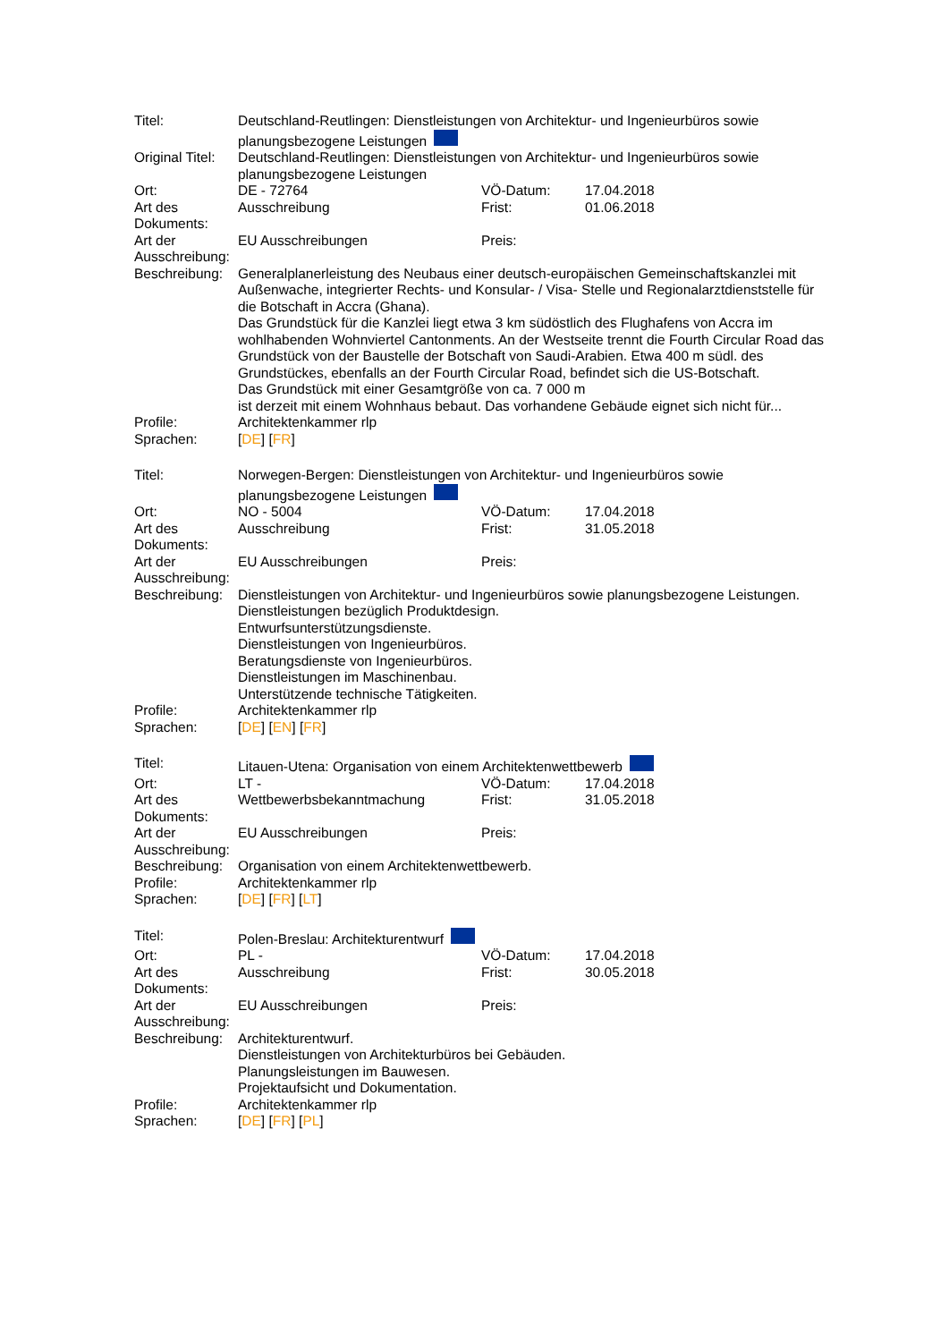| Titel: | Deutschland-Reutlingen: Dienstleistungen von Architektur- und Ingenieurbüros sowie planungsbezogene Leistungen | | |
| Original Titel: | Deutschland-Reutlingen: Dienstleistungen von Architektur- und Ingenieurbüros sowie planungsbezogene Leistungen | | |
| Ort: | DE - 72764 | VÖ-Datum: | 17.04.2018 |
| Art des Dokuments: | Ausschreibung | Frist: | 01.06.2018 |
| Art der Ausschreibung: | EU Ausschreibungen | Preis: | |
| Beschreibung: | Generalplanerleistung des Neubaus einer deutsch-europäischen Gemeinschaftskanzlei mit Außenwache, integrierter Rechts- und Konsular- / Visa- Stelle und Regionalarztdienststelle für die Botschaft in Accra (Ghana). Das Grundstück für die Kanzlei liegt etwa 3 km südöstlich des Flughafens von Accra im wohlhabenden Wohnviertel Cantonments. An der Westseite trennt die Fourth Circular Road das Grundstück von der Baustelle der Botschaft von Saudi-Arabien. Etwa 400 m südl. des Grundstückes, ebenfalls an der Fourth Circular Road, befindet sich die US-Botschaft. Das Grundstück mit einer Gesamtgröße von ca. 7 000 m ist derzeit mit einem Wohnhaus bebaut. Das vorhandene Gebäude eignet sich nicht für... | | |
| Profile: | Architektenkammer rlp | | |
| Sprachen: | [ DE ] [ FR ] | | |
| Titel: | Norwegen-Bergen: Dienstleistungen von Architektur- und Ingenieurbüros sowie planungsbezogene Leistungen | | |
| Ort: | NO - 5004 | VÖ-Datum: | 17.04.2018 |
| Art des Dokuments: | Ausschreibung | Frist: | 31.05.2018 |
| Art der Ausschreibung: | EU Ausschreibungen | Preis: | |
| Beschreibung: | Dienstleistungen von Architektur- und Ingenieurbüros sowie planungsbezogene Leistungen. Dienstleistungen bezüglich Produktdesign. Entwurfsunterstützungsdienste. Dienstleistungen von Ingenieurbüros. Beratungsdienste von Ingenieurbüros. Dienstleistungen im Maschinenbau. Unterstützende technische Tätigkeiten. | | |
| Profile: | Architektenkammer rlp | | |
| Sprachen: | [ DE ] [ EN ] [ FR ] | | |
| Titel: | Litauen-Utena: Organisation von einem Architektenwettbewerb | | |
| Ort: | LT - | VÖ-Datum: | 17.04.2018 |
| Art des Dokuments: | Wettbewerbsbekanntmachung | Frist: | 31.05.2018 |
| Art der Ausschreibung: | EU Ausschreibungen | Preis: | |
| Beschreibung: | Organisation von einem Architektenwettbewerb. | | |
| Profile: | Architektenkammer rlp | | |
| Sprachen: | [ DE ] [ FR ] [ LT ] | | |
| Titel: | Polen-Breslau: Architekturentwurf | | |
| Ort: | PL - | VÖ-Datum: | 17.04.2018 |
| Art des Dokuments: | Ausschreibung | Frist: | 30.05.2018 |
| Art der Ausschreibung: | EU Ausschreibungen | Preis: | |
| Beschreibung: | Architekturentwurf. Dienstleistungen von Architekturbüros bei Gebäuden. Planungsleistungen im Bauwesen. Projektaufsicht und Dokumentation. | | |
| Profile: | Architektenkammer rlp | | |
| Sprachen: | [ DE ] [ FR ] [ PL ] | | |